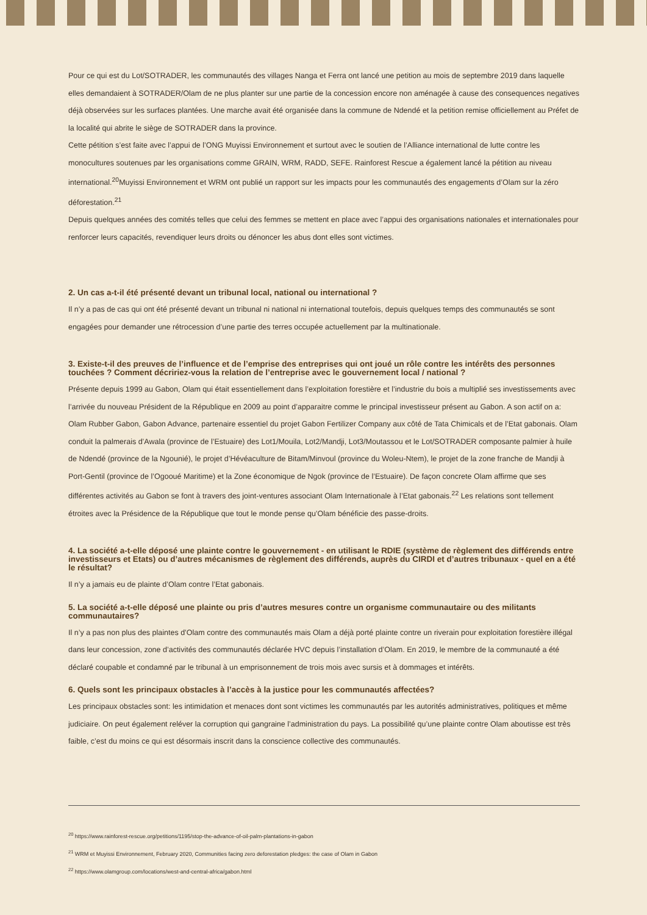Pour ce qui est du Lot/SOTRADER, les communautés des villages Nanga et Ferra ont lancé une petition au mois de septembre 2019 dans laquelle elles demandaient à SOTRADER/Olam de ne plus planter sur une partie de la concession encore non aménagée à cause des consequences negatives déjà observées sur les surfaces plantées. Une marche avait été organisée dans la commune de Ndendé et la petition remise officiellement au Préfet de la localité qui abrite le siège de SOTRADER dans la province.
Cette pétition s’est faite avec l’appui de l’ONG Muyissi Environnement et surtout avec le soutien de l’Alliance international de lutte contre les monocultures soutenues par les organisations comme GRAIN, WRM, RADD, SEFE. Rainforest Rescue a également lancé la pétition au niveau international.<sup>20</sup>Muyissi Environnement et WRM ont publié un rapport sur les impacts pour les communautés des engagements d’Olam sur la zéro déforestation.<sup>21</sup>
Depuis quelques années des comités telles que celui des femmes se mettent en place avec l’appui des organisations nationales et internationales pour renforcer leurs capacités, revendiquer leurs droits ou dénoncer les abus dont elles sont victimes.
2. Un cas a-t-il été présenté devant un tribunal local, national ou international ?
Il n’y a pas de cas qui ont été présenté devant un tribunal ni national ni international toutefois, depuis quelques temps des communautés se sont engagées pour demander une rétrocession d’une partie des terres occupée actuellement par la multinationale.
3. Existe-t-il des preuves de l’influence et de l’emprise des entreprises qui ont joué un rôle contre les intérêts des personnes touchées ? Comment décririez-vous la relation de l’entreprise avec le gouvernement local / national ?
Présente depuis 1999 au Gabon, Olam qui était essentiellement dans l’exploitation forestière et l’industrie du bois a multiplié ses investissements avec l’arrivée du nouveau Président de la République en 2009 au point d’apparaitre comme le principal investisseur présent au Gabon. A son actif on a: Olam Rubber Gabon, Gabon Advance, partenaire essentiel du projet Gabon Fertilizer Company aux côté de Tata Chimicals et de l’Etat gabonais. Olam conduit la palmerais d’Awala (province de l’Estuaire) des Lot1/Mouila, Lot2/Mandji, Lot3/Moutassou et le Lot/SOTRADER composante palmier à huile de Ndendé (province de la Ngounié), le projet d’Hévéaculture de Bitam/Minvoul (province du Woleu-Ntem), le projet de la zone franche de Mandji à Port-Gentil (province de l’Ogooué Maritime) et la Zone économique de Ngok (province de l’Estuaire). De façon concrete Olam affirme que ses différentes activités au Gabon se font à travers des joint-ventures associant Olam Internationale à l’Etat gabonais.<sup>22</sup> Les relations sont tellement étroites avec la Présidence de la République que tout le monde pense qu’Olam bénéficie des passe-droits.
4. La société a-t-elle déposé une plainte contre le gouvernement - en utilisant le RDIE (système de règlement des différends entre investisseurs et Etats) ou d’autres mécanismes de règlement des différends, auprès du CIRDI et d’autres tribunaux - quel en a été le résultat?
Il n’y a jamais eu de plainte d’Olam contre l’Etat gabonais.
5. La société a-t-elle déposé une plainte ou pris d’autres mesures contre un organisme communautaire ou des militants communautaires?
Il n’y a pas non plus des plaintes d’Olam contre des communautés mais Olam a déjà porté plainte contre un riverain pour exploitation forestière illégal dans leur concession, zone d’activités des communautés déclarée HVC depuis l’installation d’Olam. En 2019, le membre de la communauté a été déclaré coupable et condamné par le tribunal à un emprisonnement de trois mois avec sursis et à dommages et intérêts.
6. Quels sont les principaux obstacles à l’accès à la justice pour les communautés affectées?
Les principaux obstacles sont: les intimidation et menaces dont sont victimes les communautés par les autorités administratives, politiques et même judiciaire. On peut également reléver la corruption qui gangraine l’administration du pays. La possibilité qu’une plainte contre Olam aboutisse est très faible, c’est du moins ce qui est désormais inscrit dans la conscience collective des communautés.
<sup>20</sup> https://www.rainforest-rescue.org/petitions/1195/stop-the-advance-of-oil-palm-plantations-in-gabon
<sup>21</sup> WRM et Muyissi Environnement, February 2020, Communities facing zero deforestation pledges: the case of Olam in Gabon
<sup>22</sup> https://www.olamgroup.com/locations/west-and-central-africa/gabon.html